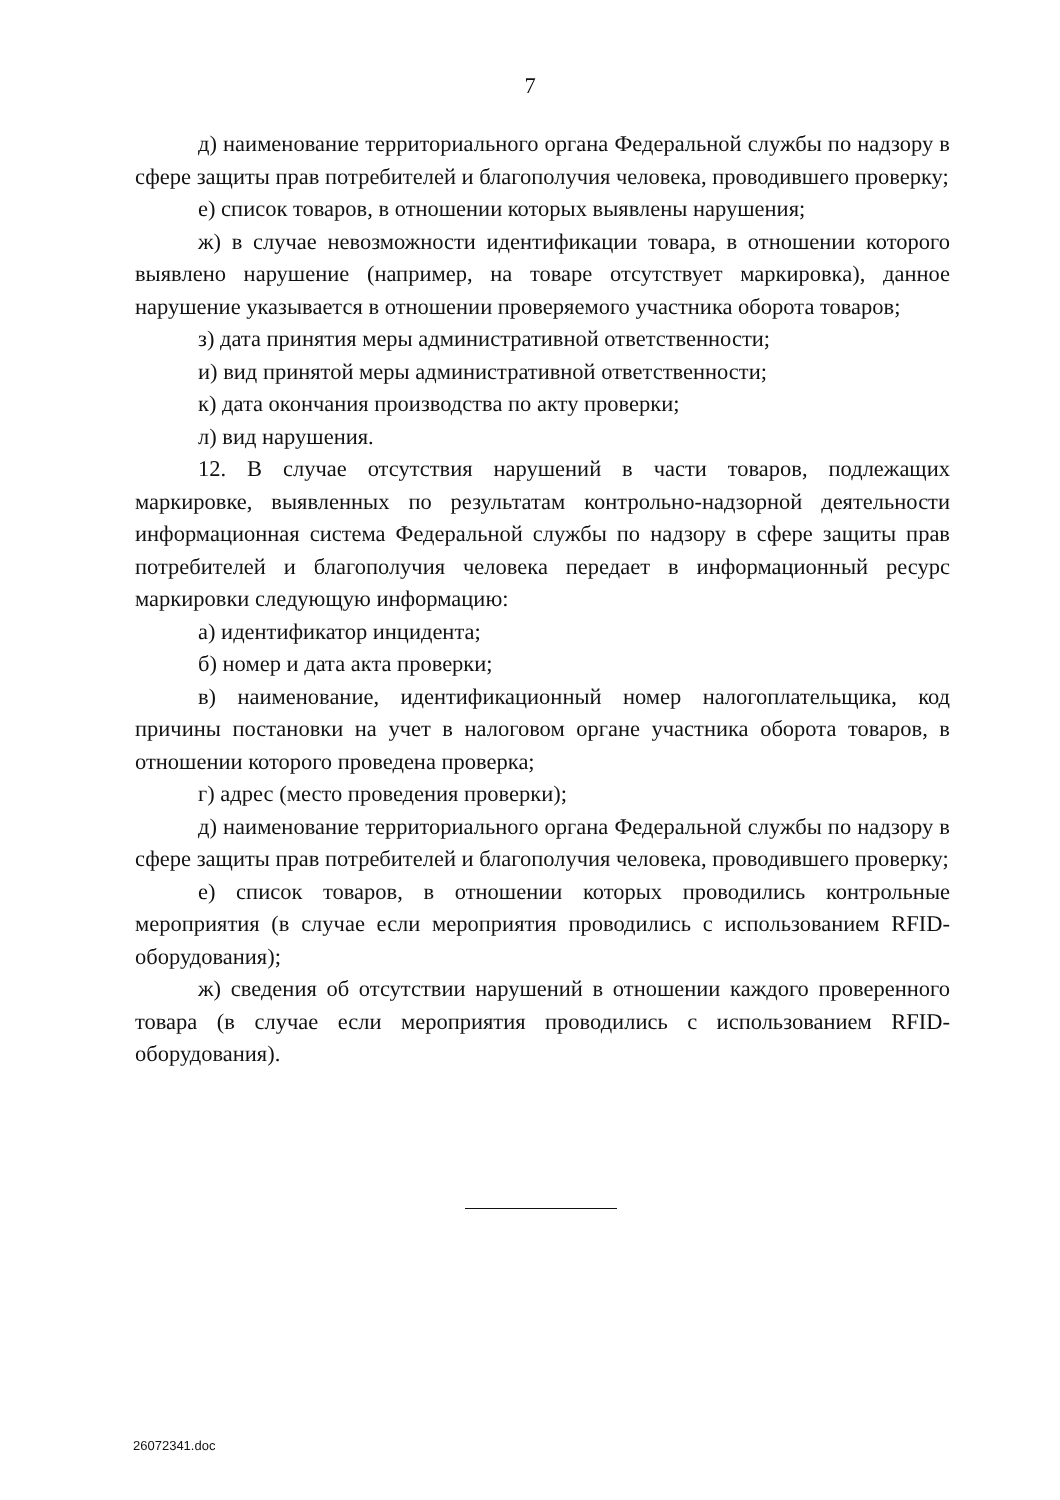7
д) наименование территориального органа Федеральной службы по надзору в сфере защиты прав потребителей и благополучия человека, проводившего проверку;
е) список товаров, в отношении которых выявлены нарушения;
ж) в случае невозможности идентификации товара, в отношении которого выявлено нарушение (например, на товаре отсутствует маркировка), данное нарушение указывается в отношении проверяемого участника оборота товаров;
з) дата принятия меры административной ответственности;
и) вид принятой меры административной ответственности;
к) дата окончания производства по акту проверки;
л) вид нарушения.
12. В случае отсутствия нарушений в части товаров, подлежащих маркировке, выявленных по результатам контрольно-надзорной деятельности информационная система Федеральной службы по надзору в сфере защиты прав потребителей и благополучия человека передает в информационный ресурс маркировки следующую информацию:
а) идентификатор инцидента;
б) номер и дата акта проверки;
в) наименование, идентификационный номер налогоплательщика, код причины постановки на учет в налоговом органе участника оборота товаров, в отношении которого проведена проверка;
г) адрес (место проведения проверки);
д) наименование территориального органа Федеральной службы по надзору в сфере защиты прав потребителей и благополучия человека, проводившего проверку;
е) список товаров, в отношении которых проводились контрольные мероприятия (в случае если мероприятия проводились с использованием RFID-оборудования);
ж) сведения об отсутствии нарушений в отношении каждого проверенного товара (в случае если мероприятия проводились с использованием RFID-оборудования).
26072341.doc